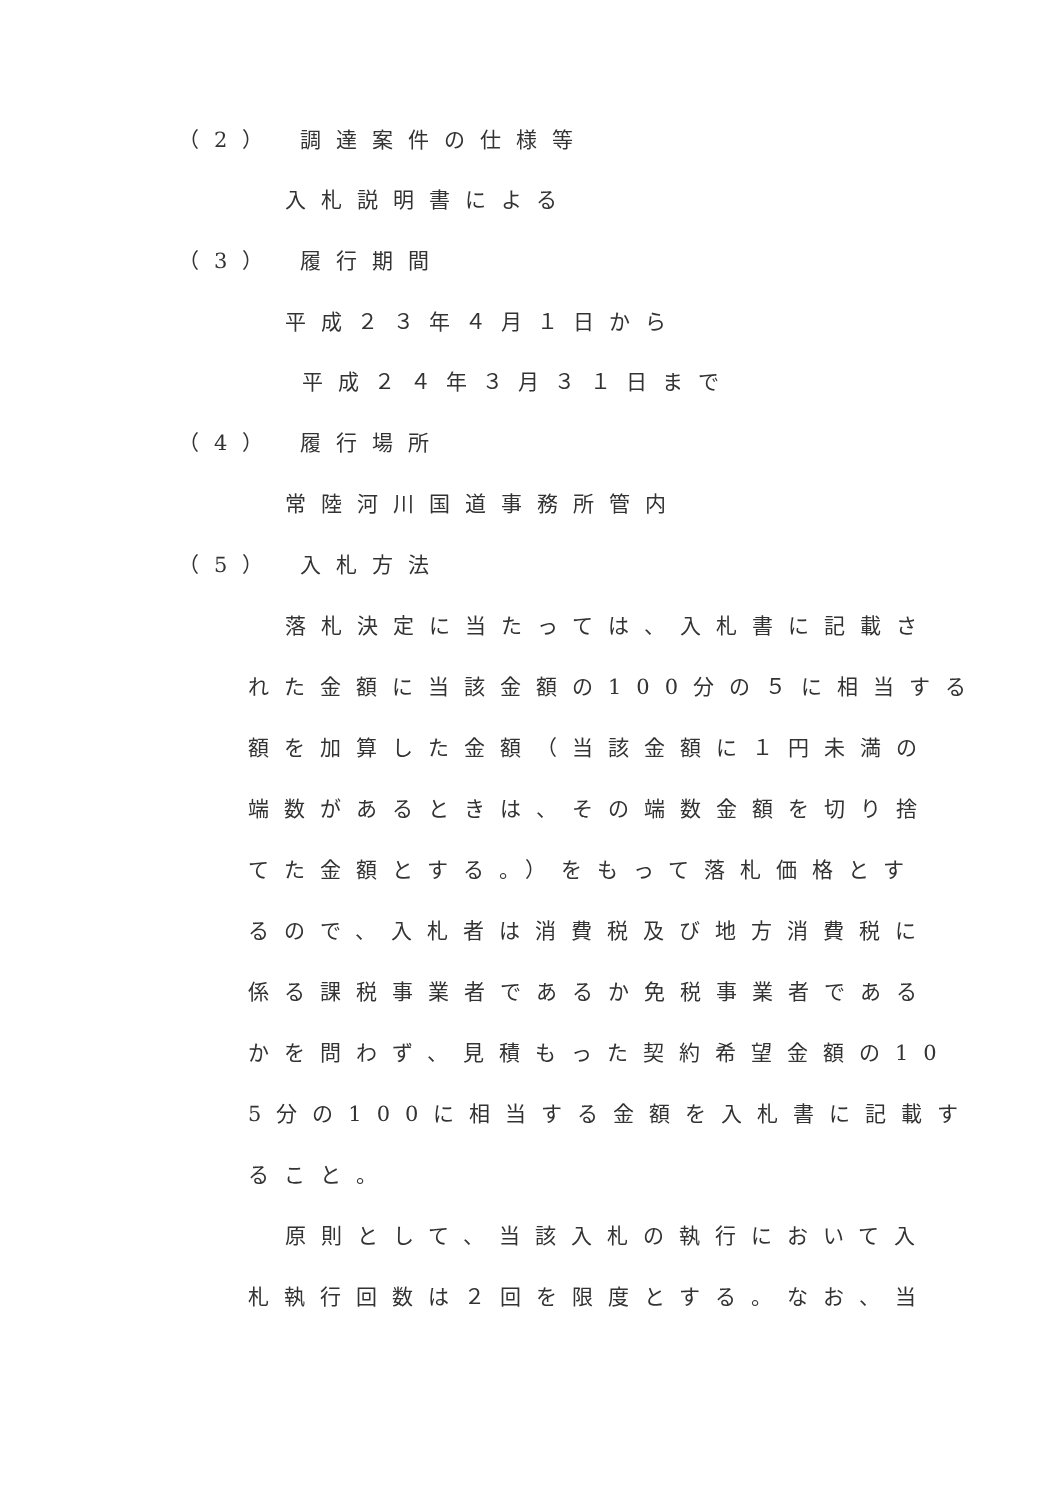（2） 調達案件の仕様等
入札説明書による
（3） 履行期間
平成２３年４月１日から
平成２４年３月３１日まで
（4） 履行場所
常陸河川国道事務所管内
（5） 入札方法
落札決定に当たっては、入札書に記載さ
れた金額に当該金額の100分の５に相当する
額を加算した金額（当該金額に１円未満の
端数があるときは、その端数金額を切り捨
てた金額とする。）をもって落札価格とす
るので、入札者は消費税及び地方消費税に
係る課税事業者であるか免税事業者である
かを問わず、見積もった契約希望金額の10
5分の100に相当する金額を入札書に記載す
ること。
原則として、当該入札の執行において入
札執行回数は２回を限度とする。なお、当